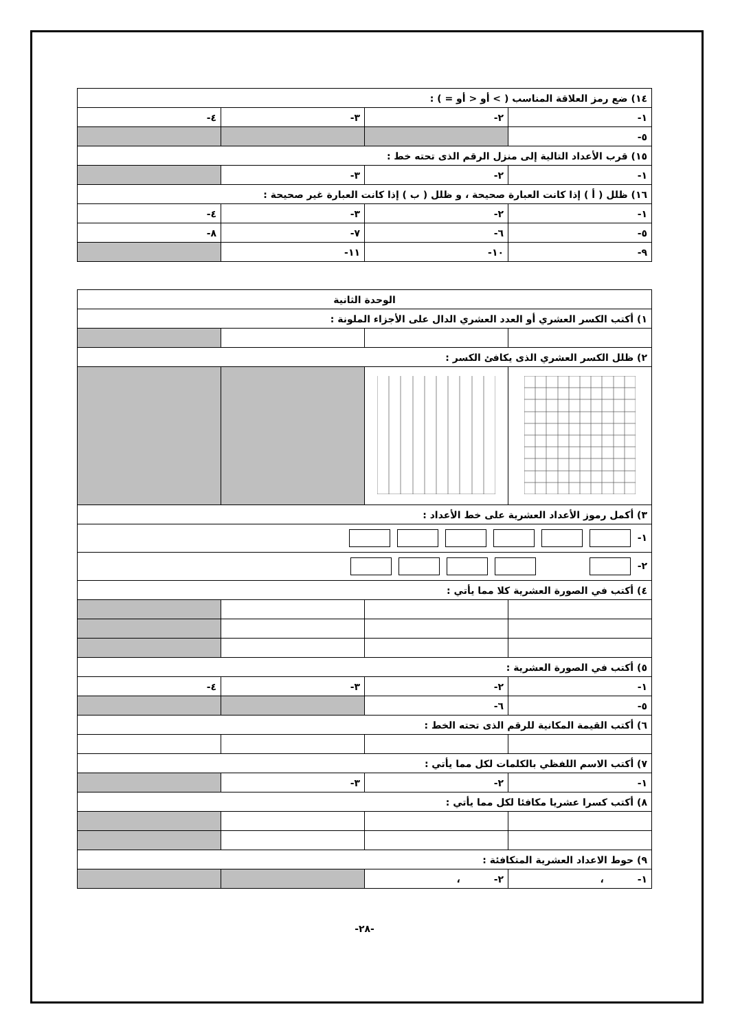| ١٤) ضع رمز العلاقة المناسب ( > أو < أو = ) : | | | |
| ١- | ٢- | ٣- | ٤- |
| ٥- | | | |
| ١٥) قرب الأعداد التالية إلى منزل الرقم الذى تحته خط : | | | |
| ١- | ٢- | ٣- | |
| ١٦) ظلل ( أ ) إذا كانت العبارة صحيحة ، و ظلل ( ب ) إذا كانت العبارة غير صحيحة : | | | |
| ١- | ٢- | ٣- | ٤- |
| ٥- | ٦- | ٧- | ٨- |
| ٩- | ١٠- | ١١- | |
| الوحدة الثانية | | | |
| ١) أكتب الكسر العشري أو العدد العشري الدال على الأجزاء الملونة : | | | |
| ٢) ظلل الكسر العشري الذى يكافئ الكسر : | | | |
| ٣) أكمل رموز الأعداد العشرية على خط الأعداد : | | | |
| ١- | | | |
| ٢- | | | |
| ٤) أكتب في الصورة العشرية كلا مما يأتي : | | | |
| ٥) أكتب في الصورة العشرية : | | | |
| ١- | ٢- | ٣- | ٤- |
| ٥- | ٦- | | |
| ٦) أكتب القيمة المكانية للرقم الذى تحته الخط : | | | |
| ٧) أكتب الاسم اللفظي بالكلمات لكل مما يأتي : | | | |
| ١- | ٢- | ٣- | |
| ٨) أكتب كسرا عشريا مكافئا لكل مما يأتي : | | | |
| ٩) حوط الاعداد العشرية المتكافئة : | | | |
| ١- ، | ٢- ، | | |
-٢٨-